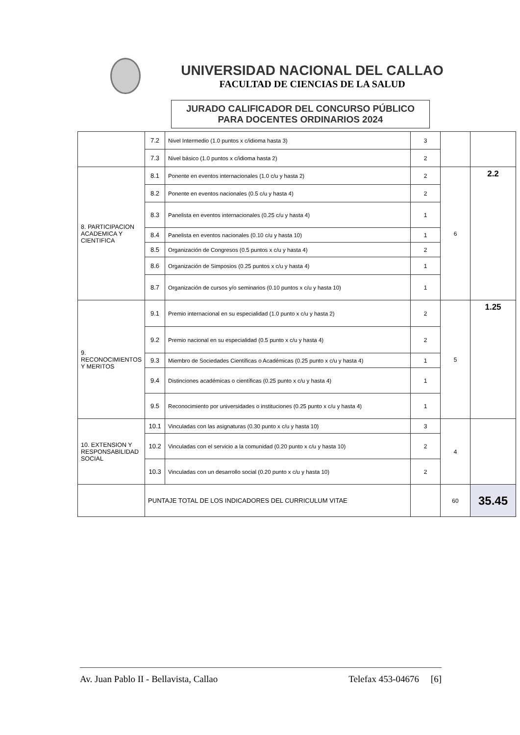UNIVERSIDAD NACIONAL DEL CALLAO
FACULTAD DE CIENCIAS DE LA SALUD
JURADO CALIFICADOR DEL CONCURSO PÚBLICO
PARA DOCENTES ORDINARIOS 2024
| | 7.2 | Nivel Intermedio (1.0 puntos x c/idioma hasta 3) | 3 | | |
| | 7.3 | Nivel básico (1.0 puntos x c/idioma hasta 2) | 2 | | |
| 8. PARTICIPACION ACADEMICA Y CIENTIFICA | 8.1 | Ponente en eventos internacionales (1.0 c/u y hasta 2) | 2 | 6 | 2.2 |
| | 8.2 | Ponente en eventos nacionales (0.5 c/u y hasta 4) | 2 | | |
| | 8.3 | Panelista en eventos internacionales (0.25 c/u y hasta 4) | 1 | | |
| | 8.4 | Panelista en eventos nacionales (0.10 c/u y hasta 10) | 1 | | |
| | 8.5 | Organización de Congresos (0.5 puntos x c/u y hasta 4) | 2 | | |
| | 8.6 | Organización de Simposios (0.25 puntos x c/u y hasta 4) | 1 | | |
| | 8.7 | Organización de cursos y/o seminarios (0.10 puntos x c/u y hasta 10) | 1 | | |
| 9. RECONOCIMIENTOS Y MERITOS | 9.1 | Premio internacional en su especialidad (1.0 punto x c/u y hasta 2) | 2 | 5 | 1.25 |
| | 9.2 | Premio nacional en su especialidad (0.5 punto x c/u y hasta 4) | 2 | | |
| | 9.3 | Miembro de Sociedades Científicas o Académicas (0.25 punto x c/u y hasta 4) | 1 | | |
| | 9.4 | Distinciones académicas o científicas (0.25 punto x c/u y hasta 4) | 1 | | |
| | 9.5 | Reconocimiento por universidades o instituciones (0.25 punto x c/u y hasta 4) | 1 | | |
| 10. EXTENSION Y RESPONSABILIDAD SOCIAL | 10.1 | Vinculadas con las asignaturas (0.30 punto x c/u y hasta 10) | 3 | 4 | |
| | 10.2 | Vinculadas con el servicio a la comunidad (0.20 punto x c/u y hasta 10) | 2 | | |
| | 10.3 | Vinculadas con un desarrollo social (0.20 punto x c/u y hasta 10) | 2 | | |
| | PUNTAJE TOTAL DE LOS INDICADORES DEL CURRICULUM VITAE | | | 60 | 35.45 |
Av. Juan Pablo II - Bellavista, Callao Telefax 453-04676 [6]